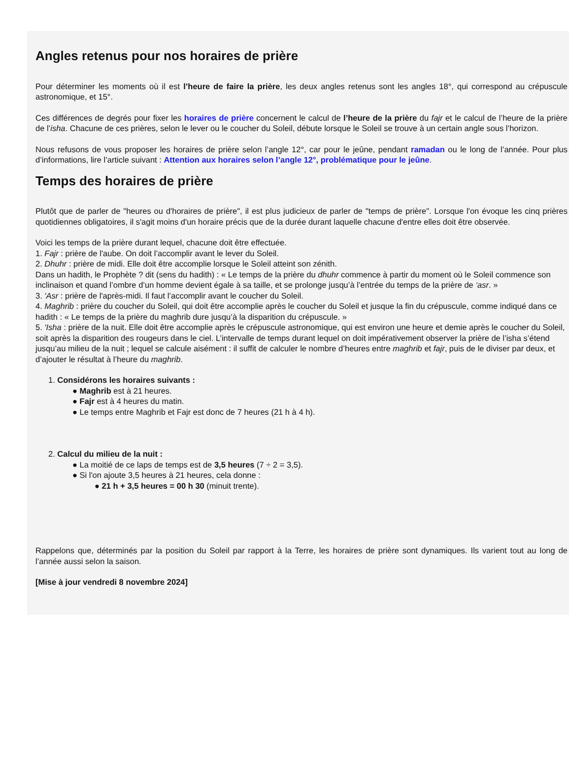Angles retenus pour nos horaires de prière
Pour déterminer les moments où il est l’heure de faire la prière, les deux angles retenus sont les angles 18°, qui correspond au crépuscule astronomique, et 15°.
Ces différences de degrés pour fixer les horaires de prière concernent le calcul de l’heure de la prière du fajr et le calcul de l’heure de la prière de l’isha. Chacune de ces prières, selon le lever ou le coucher du Soleil, débute lorsque le Soleil se trouve à un certain angle sous l’horizon.
Nous refusons de vous proposer les horaires de prière selon l’angle 12°, car pour le jeûne, pendant ramadan ou le long de l’année. Pour plus d’informations, lire l’article suivant : Attention aux horaires selon l’angle 12°, problématique pour le jeûne.
Temps des horaires de prière
Plutôt que de parler de "heures ou d'horaires de prière", il est plus judicieux de parler de "temps de prière". Lorsque l'on évoque les cinq prières quotidiennes obligatoires, il s'agit moins d'un horaire précis que de la durée durant laquelle chacune d'entre elles doit être observée.
Voici les temps de la prière durant lequel, chacune doit être effectuée.
1. Fajr : prière de l'aube. On doit l’accomplir avant le lever du Soleil.
2. Dhuhr : prière de midi. Elle doit être accomplie lorsque le Soleil atteint son zénith.
Dans un hadith, le Prophète ? dit (sens du hadith) : « Le temps de la prière du dhuhr commence à partir du moment où le Soleil commence son inclinaison et quand l’ombre d’un homme devient égale à sa taille, et se prolonge jusqu’à l’entrée du temps de la prière de ‘asr. »
3. 'Asr : prière de l'après-midi. Il faut l’accomplir avant le coucher du Soleil.
4. Maghrib : prière du coucher du Soleil, qui doit être accomplie après le coucher du Soleil et jusque la fin du crépuscule, comme indiqué dans ce hadith : « Le temps de la prière du maghrib dure jusqu’à la disparition du crépuscule. »
5. 'Isha : prière de la nuit. Elle doit être accomplie après le crépuscule astronomique, qui est environ une heure et demie après le coucher du Soleil, soit après la disparition des rougeurs dans le ciel. L’intervalle de temps durant lequel on doit impérativement observer la prière de l’isha s’étend jusqu’au milieu de la nuit ; lequel se calcule aisément : il suffit de calculer le nombre d’heures entre maghrib et fajr, puis de le diviser par deux, et d’ajouter le résultat à l’heure du maghrib.
1. Considérons les horaires suivants :
● Maghrib est à 21 heures.
● Fajr est à 4 heures du matin.
● Le temps entre Maghrib et Fajr est donc de 7 heures (21 h à 4 h).
2. Calcul du milieu de la nuit :
● La moitié de ce laps de temps est de 3,5 heures (7 ÷ 2 = 3,5).
● Si l'on ajoute 3,5 heures à 21 heures, cela donne :
● 21 h + 3,5 heures = 00 h 30 (minuit trente).
Rappelons que, déterminés par la position du Soleil par rapport à la Terre, les horaires de prière sont dynamiques. Ils varient tout au long de l’année aussi selon la saison.
[Mise à jour vendredi 8 novembre 2024]